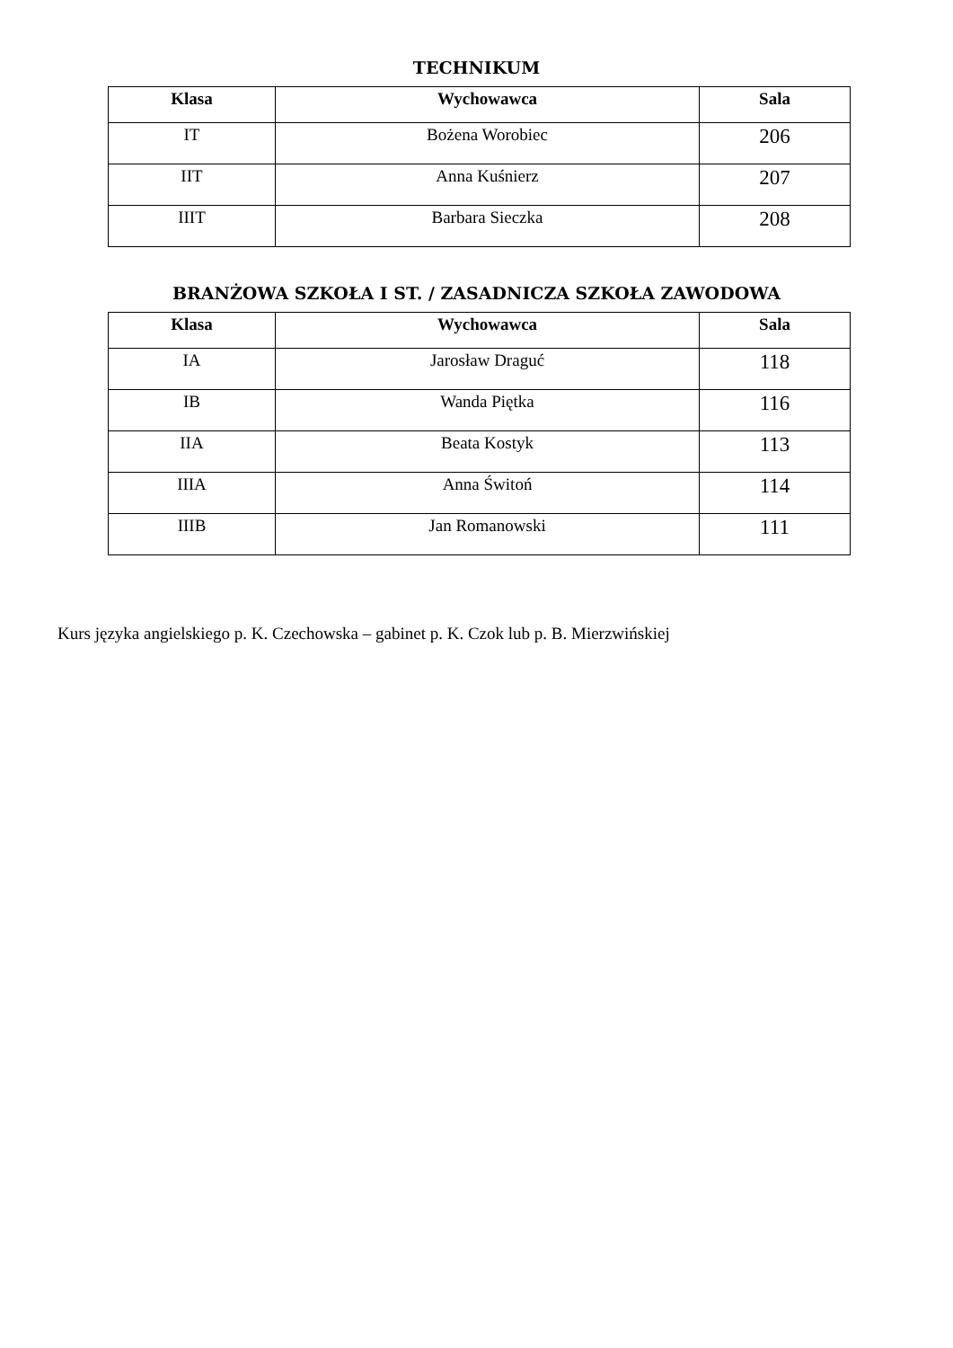TECHNIKUM
| Klasa | Wychowawca | Sala |
| --- | --- | --- |
| IT | Bożena Worobiec | 206 |
| IIT | Anna Kuśnierz | 207 |
| IIIT | Barbara Sieczka | 208 |
BRANŻOWA SZKOŁA I ST. / ZASADNICZA SZKOŁA ZAWODOWA
| Klasa | Wychowawca | Sala |
| --- | --- | --- |
| IA | Jarosław Draguć | 118 |
| IB | Wanda Piętka | 116 |
| IIA | Beata Kostyk | 113 |
| IIIA | Anna Świtoń | 114 |
| IIIB | Jan Romanowski | 111 |
Kurs języka angielskiego p. K. Czechowska – gabinet p. K. Czok lub p. B. Mierzwińskiej